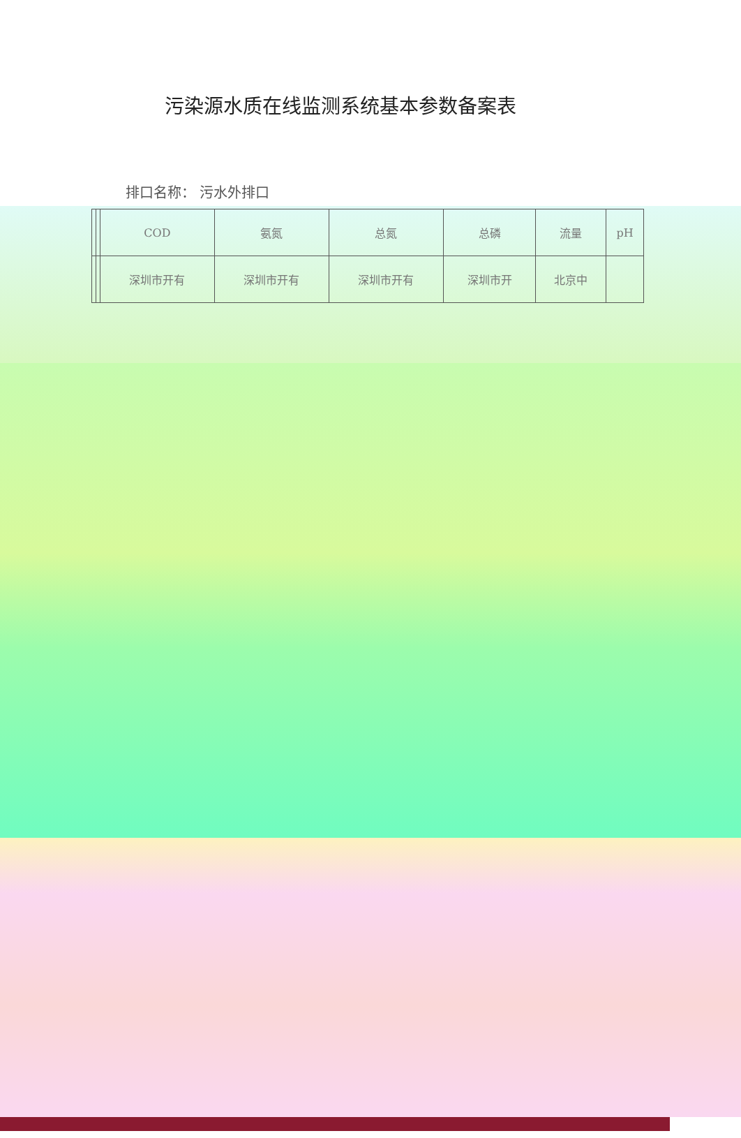污染源水质在线监测系统基本参数备案表
排口名称： 污水外排口
| | | COD | 氨氮 | 总氮 | 总磷 | 流量 | pH |
| --- | --- | --- | --- | --- | --- | --- | --- |
| | | 深圳市开有 | 深圳市开有 | 深圳市开有 | 深圳市开 | 北京中 | |